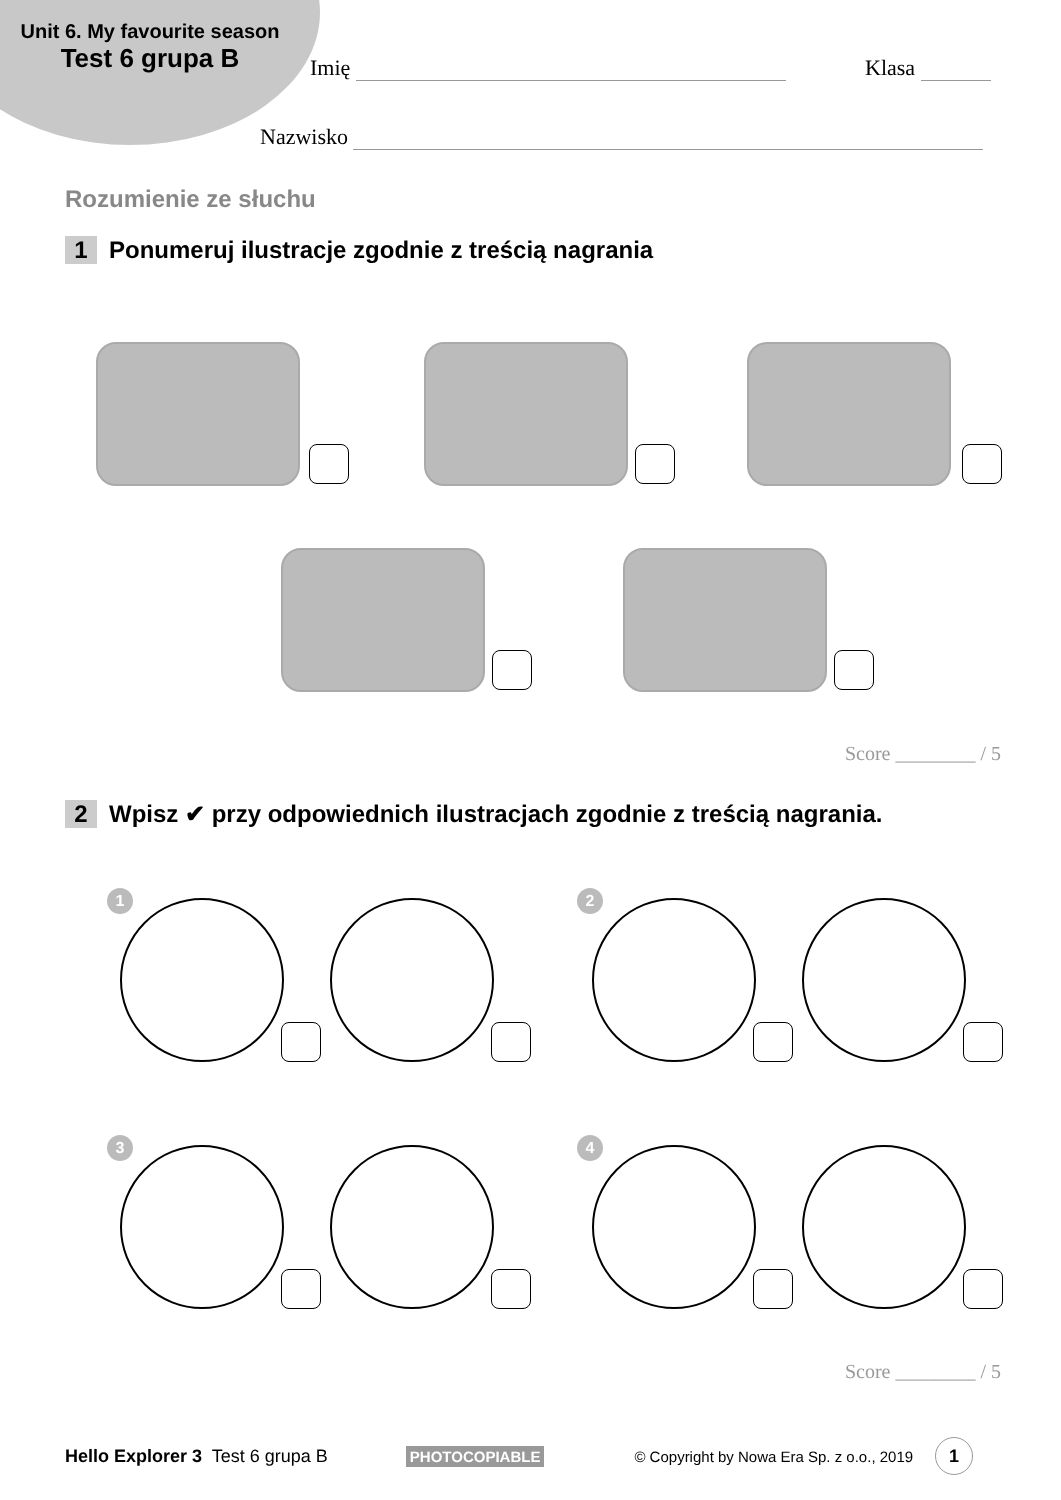Unit 6. My favourite season
Test 6 grupa B
Imię Klasa
Nazwisko
Rozumienie ze słuchu
1 Ponumeruj ilustracje zgodnie z treścią nagrania
Score ________ / 5
2 Wpisz ✔ przy odpowiednich ilustracjach zgodnie z treścią nagrania.
1 2
3 4
Score ________ / 5
Hello Explorer 3 Test 6 grupa B PHOTOCOPIABLE © Copyright by Nowa Era Sp. z o.o., 2019 1